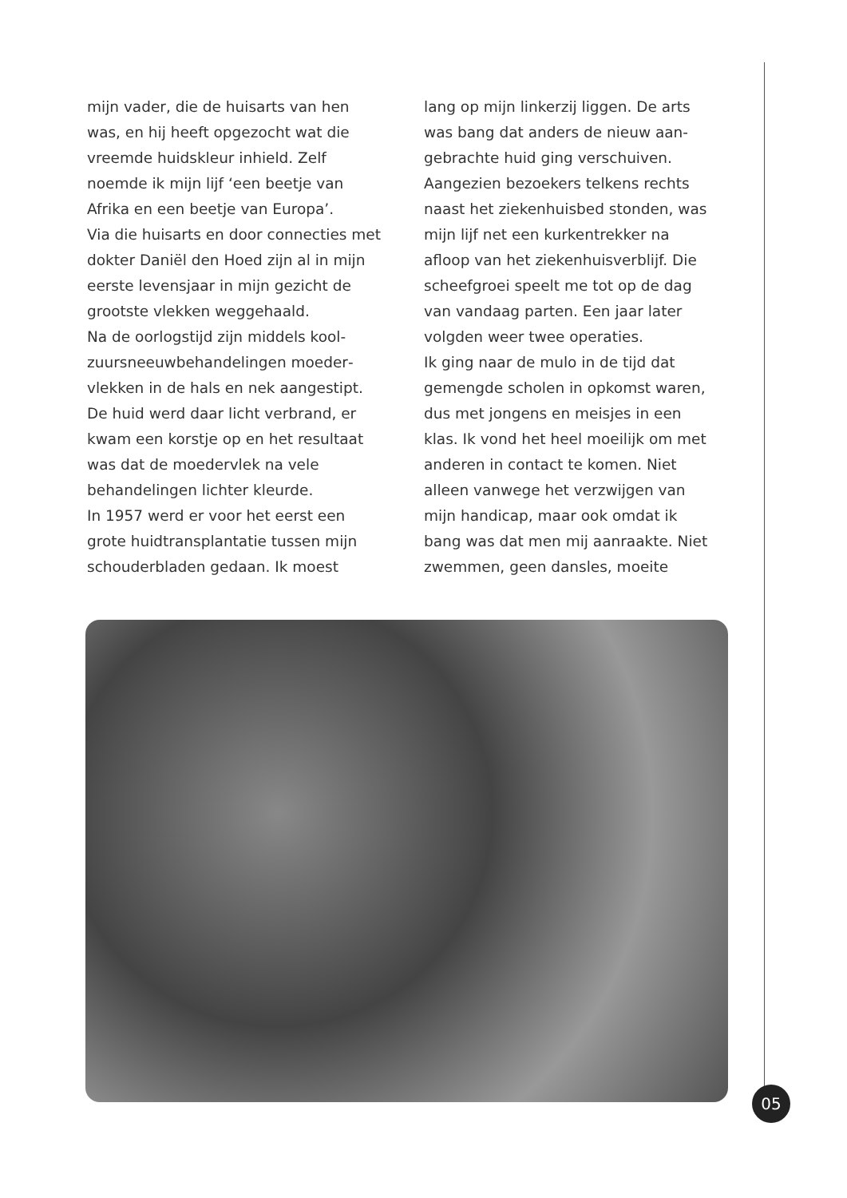mijn vader, die de huisarts van hen was, en hij heeft opgezocht wat die vreemde huidskleur inhield. Zelf noemde ik mijn lijf ‘een beetje van Afrika en een beetje van Europa’.
Via die huisarts en door connecties met dokter Daniël den Hoed zijn al in mijn eerste levensjaar in mijn gezicht de grootste vlekken weggehaald.
Na de oorlogstijd zijn middels kool­zuursneeuwbehandelingen moeder­vlekken in de hals en nek aangestipt. De huid werd daar licht verbrand, er kwam een korstje op en het resultaat was dat de moedervlek na vele behandelingen lichter kleurde.
In 1957 werd er voor het eerst een grote huidtransplantatie tussen mijn schouderbladen gedaan. Ik moest
lang op mijn linkerzij liggen. De arts was bang dat anders de nieuw aan­gebrachte huid ging verschuiven. Aangezien bezoekers telkens rechts naast het ziekenhuisbed stonden, was mijn lijf net een kurkentrekker na afloop van het ziekenhuisverblijf. Die scheefgroei speelt me tot op de dag van vandaag parten. Een jaar later volgden weer twee operaties.
Ik ging naar de mulo in de tijd dat gemengde scholen in opkomst waren, dus met jongens en meisjes in een klas. Ik vond het heel moeilijk om met anderen in contact te komen. Niet alleen vanwege het verzwijgen van mijn handicap, maar ook omdat ik bang was dat men mij aanraakte. Niet zwemmen, geen dansles, moeite
05